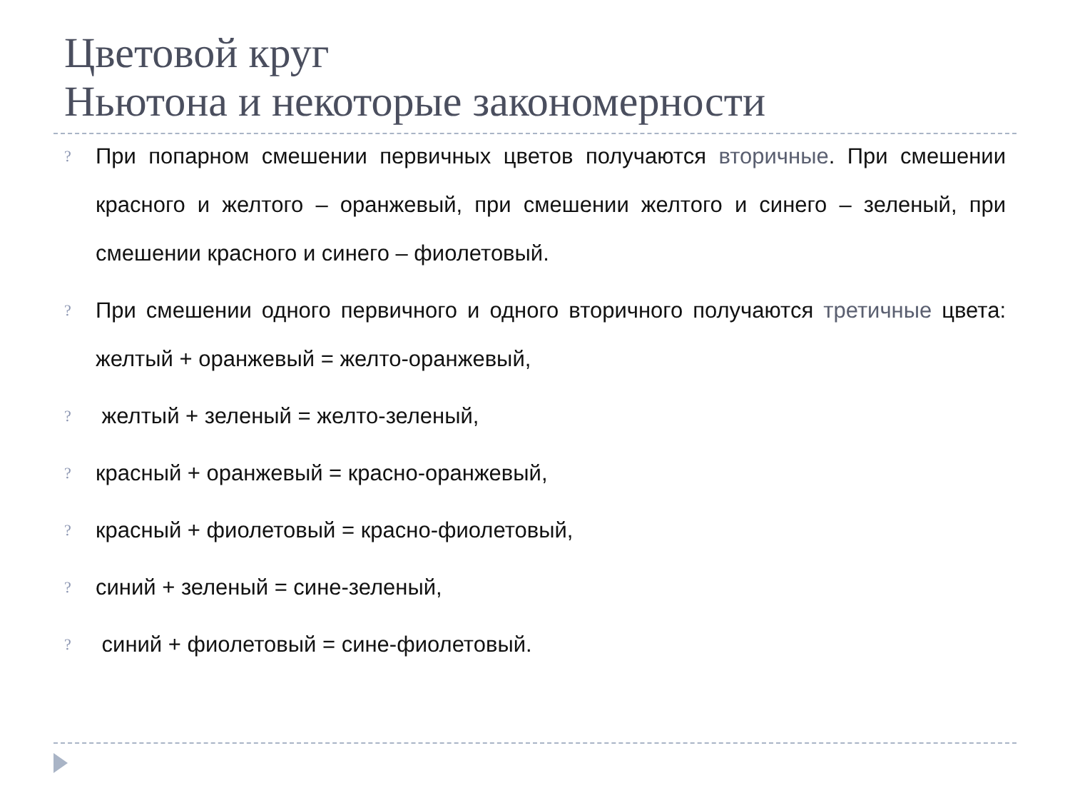Цветовой круг
Ньютона и некоторые закономерности
? При попарном смешении первичных цветов получаются вторичные. При смешении красного и желтого – оранжевый, при смешении желтого и синего – зеленый, при смешении красного и синего – фиолетовый.
? При смешении одного первичного и одного вторичного получаются третичные цвета: желтый + оранжевый = желто-оранжевый,
? желтый + зеленый = желто-зеленый,
? красный + оранжевый = красно-оранжевый,
? красный + фиолетовый = красно-фиолетовый,
? синий + зеленый = сине-зеленый,
? синий + фиолетовый = сине-фиолетовый.